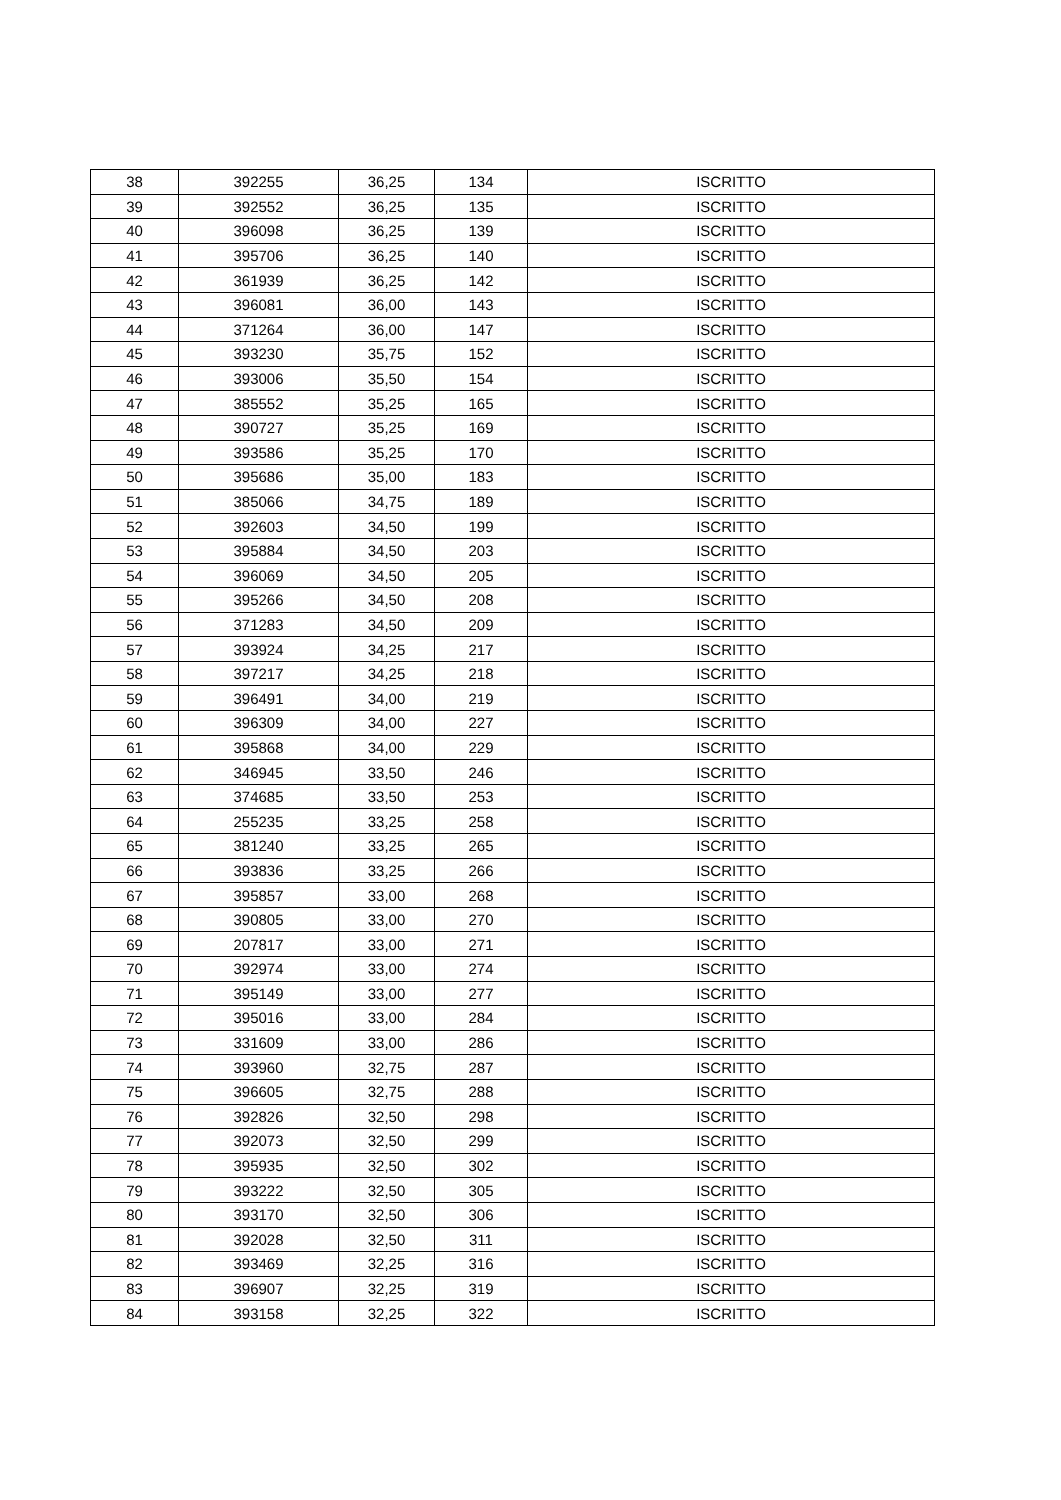| 38 | 392255 | 36,25 | 134 | ISCRITTO |
| 39 | 392552 | 36,25 | 135 | ISCRITTO |
| 40 | 396098 | 36,25 | 139 | ISCRITTO |
| 41 | 395706 | 36,25 | 140 | ISCRITTO |
| 42 | 361939 | 36,25 | 142 | ISCRITTO |
| 43 | 396081 | 36,00 | 143 | ISCRITTO |
| 44 | 371264 | 36,00 | 147 | ISCRITTO |
| 45 | 393230 | 35,75 | 152 | ISCRITTO |
| 46 | 393006 | 35,50 | 154 | ISCRITTO |
| 47 | 385552 | 35,25 | 165 | ISCRITTO |
| 48 | 390727 | 35,25 | 169 | ISCRITTO |
| 49 | 393586 | 35,25 | 170 | ISCRITTO |
| 50 | 395686 | 35,00 | 183 | ISCRITTO |
| 51 | 385066 | 34,75 | 189 | ISCRITTO |
| 52 | 392603 | 34,50 | 199 | ISCRITTO |
| 53 | 395884 | 34,50 | 203 | ISCRITTO |
| 54 | 396069 | 34,50 | 205 | ISCRITTO |
| 55 | 395266 | 34,50 | 208 | ISCRITTO |
| 56 | 371283 | 34,50 | 209 | ISCRITTO |
| 57 | 393924 | 34,25 | 217 | ISCRITTO |
| 58 | 397217 | 34,25 | 218 | ISCRITTO |
| 59 | 396491 | 34,00 | 219 | ISCRITTO |
| 60 | 396309 | 34,00 | 227 | ISCRITTO |
| 61 | 395868 | 34,00 | 229 | ISCRITTO |
| 62 | 346945 | 33,50 | 246 | ISCRITTO |
| 63 | 374685 | 33,50 | 253 | ISCRITTO |
| 64 | 255235 | 33,25 | 258 | ISCRITTO |
| 65 | 381240 | 33,25 | 265 | ISCRITTO |
| 66 | 393836 | 33,25 | 266 | ISCRITTO |
| 67 | 395857 | 33,00 | 268 | ISCRITTO |
| 68 | 390805 | 33,00 | 270 | ISCRITTO |
| 69 | 207817 | 33,00 | 271 | ISCRITTO |
| 70 | 392974 | 33,00 | 274 | ISCRITTO |
| 71 | 395149 | 33,00 | 277 | ISCRITTO |
| 72 | 395016 | 33,00 | 284 | ISCRITTO |
| 73 | 331609 | 33,00 | 286 | ISCRITTO |
| 74 | 393960 | 32,75 | 287 | ISCRITTO |
| 75 | 396605 | 32,75 | 288 | ISCRITTO |
| 76 | 392826 | 32,50 | 298 | ISCRITTO |
| 77 | 392073 | 32,50 | 299 | ISCRITTO |
| 78 | 395935 | 32,50 | 302 | ISCRITTO |
| 79 | 393222 | 32,50 | 305 | ISCRITTO |
| 80 | 393170 | 32,50 | 306 | ISCRITTO |
| 81 | 392028 | 32,50 | 311 | ISCRITTO |
| 82 | 393469 | 32,25 | 316 | ISCRITTO |
| 83 | 396907 | 32,25 | 319 | ISCRITTO |
| 84 | 393158 | 32,25 | 322 | ISCRITTO |